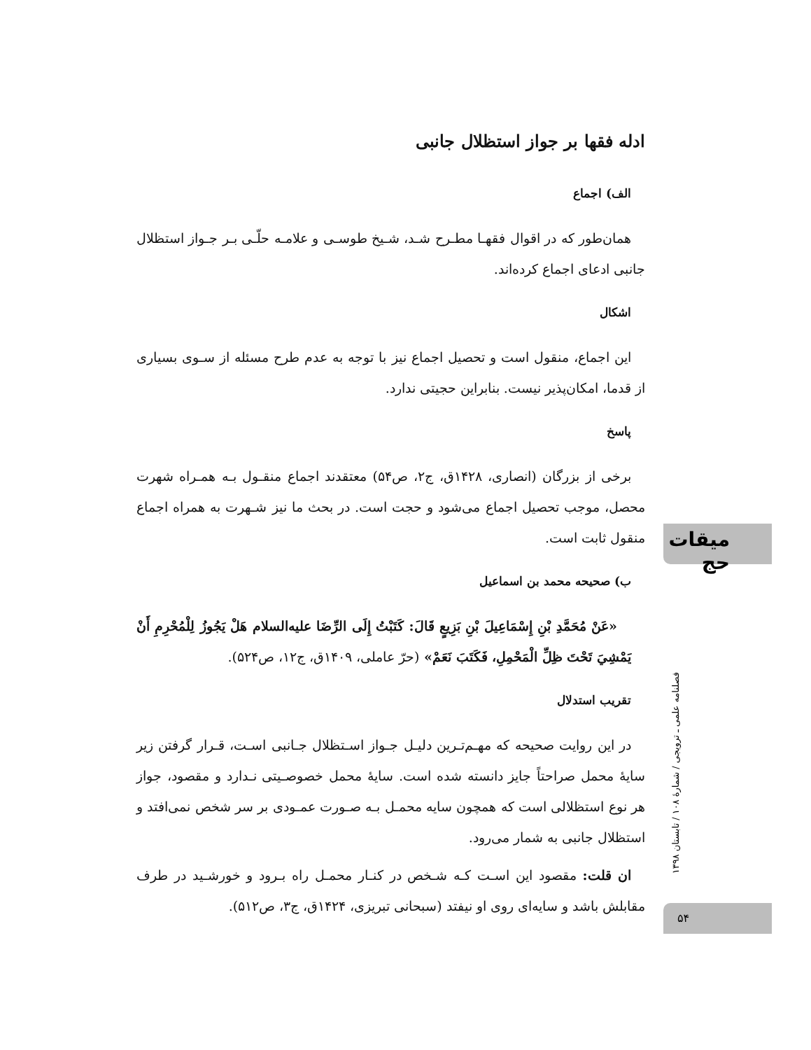ادله فقها بر جواز استظلال جانبی
الف) اجماع
همان‌طور که در اقوال فقهـا مطـرح شـد، شـیخ طوسـی و علامـه حلّـی بـر جـواز استظلال جانبی ادعای اجماع کرده‌اند.
اشکال
این اجماع، منقول است و تحصیل اجماع نیز با توجه به عدم طرح مسئله از سـوی بسیاری از قدما، امکان‌پذیر نیست. بنابراین حجیتی ندارد.
پاسخ
برخی از بزرگان (انصاری، ۱۴۲۸ق، ج۲، ص۵۴) معتقدند اجماع منقـول بـه همـراه شهرت محصل، موجب تحصیل اجماع می‌شود و حجت است. در بحث ما نیز شـهرت به همراه اجماع منقول ثابت است.
ب) صحیحه محمد بن اسماعیل
«عَنْ مُحَمَّدِ بْنِ إِسْمَاعِيلَ بْنِ بَزِيعٍ قَالَ: كَتَبْتُ إِلَى الرِّضَا علیه‌السلام هَلْ يَجُوزُ لِلْمُحْرِمِ أَنْ يَمْشِيَ تَحْتَ ظِلِّ الْمَحْمِلِ، فَكَتَبَ نَعَمْ» (حرّ عاملی، ۱۴۰۹ق، ج۱۲، ص۵۲۴).
تقریب استدلال
در این روایت صحیحه که مهـم‌تـرین دلیـل جـواز اسـتظلال جـانبی اسـت، قـرار گرفتن زیر سایهٔ محمل صراحتاً جایز دانسته شده است. سایهٔ محمل خصوصـیتی نـدارد و مقصود، جواز هر نوع استظلالی است که همچون سایه محمـل بـه صـورت عمـودی بر سر شخص نمی‌افتد و استظلال جانبی به شمار می‌رود.
ان قلت: مقصود این اسـت کـه شـخص در کنـار محمـل راه بـرود و خورشـید در طرف مقابلش باشد و سایه‌ای روی او نیفتد (سبحانی تبریزی، ۱۴۲۴ق، ج۳، ص۵۱۲).
میقات حج
فصلنامه علمی ـ ترویجی / شمارهٔ ۱۰۸ / تابستان ۱۳۹۸
۵۴